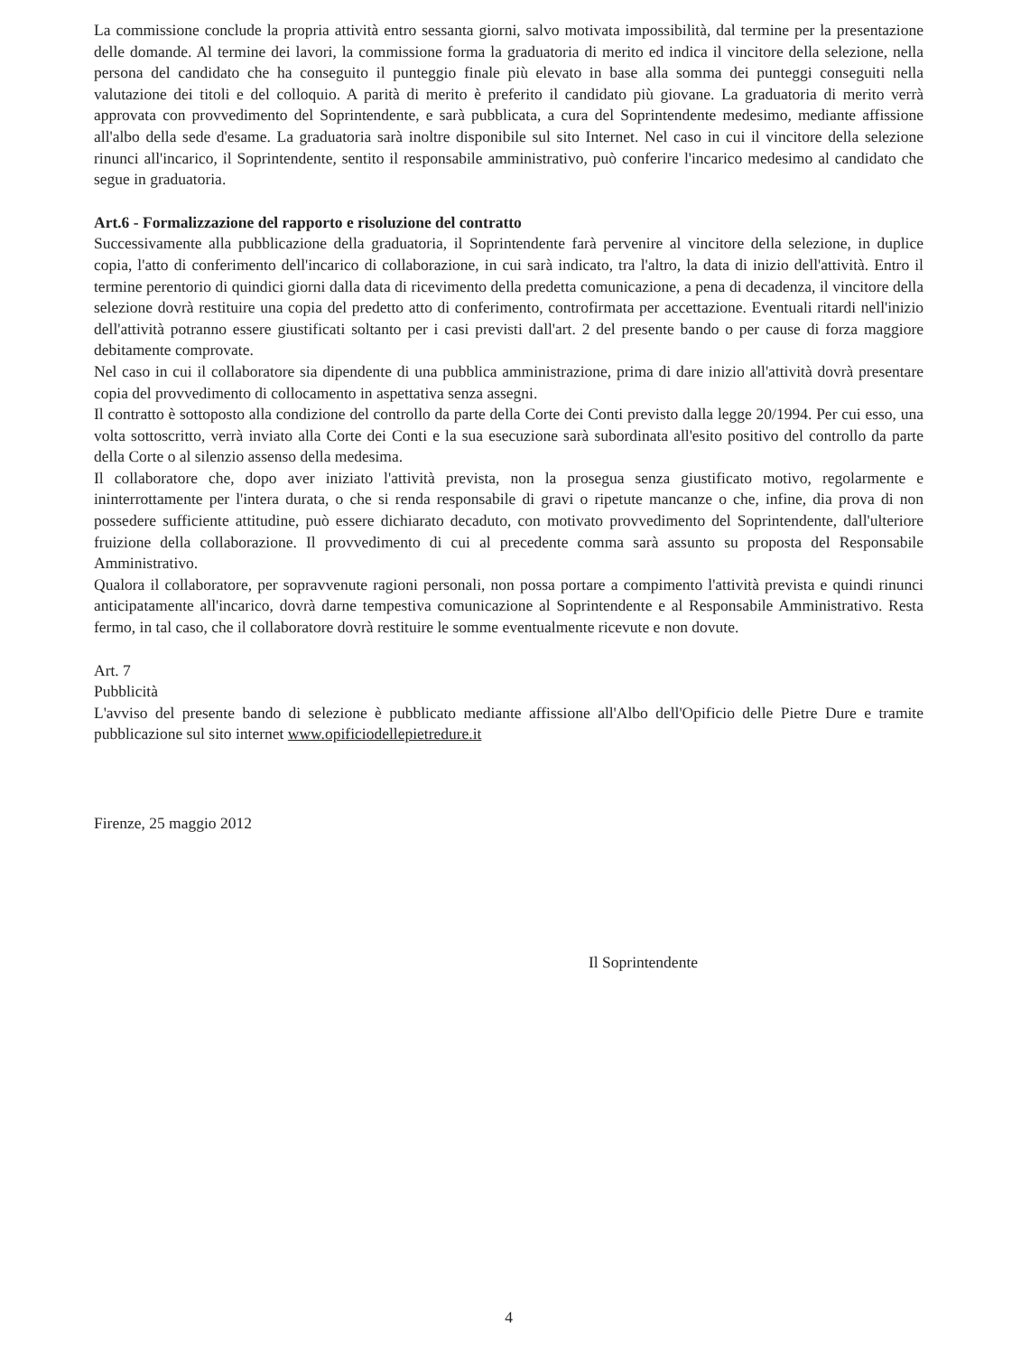La commissione conclude la propria attività entro sessanta giorni, salvo motivata impossibilità, dal termine per la presentazione delle domande. Al termine dei lavori, la commissione forma la graduatoria di merito ed indica il vincitore della selezione, nella persona del candidato che ha conseguito il punteggio finale più elevato in base alla somma dei punteggi conseguiti nella valutazione dei titoli e del colloquio. A parità di merito è preferito il candidato più giovane. La graduatoria di merito verrà approvata con provvedimento del Soprintendente, e sarà pubblicata, a cura del Soprintendente medesimo, mediante affissione all'albo della sede d'esame. La graduatoria sarà inoltre disponibile sul sito Internet. Nel caso in cui il vincitore della selezione rinunci all'incarico, il Soprintendente, sentito il responsabile amministrativo, può conferire l'incarico medesimo al candidato che segue in graduatoria.
Art.6 - Formalizzazione del rapporto e risoluzione del contratto
Successivamente alla pubblicazione della graduatoria, il Soprintendente farà pervenire al vincitore della selezione, in duplice copia, l'atto di conferimento dell'incarico di collaborazione, in cui sarà indicato, tra l'altro, la data di inizio dell'attività. Entro il termine perentorio di quindici giorni dalla data di ricevimento della predetta comunicazione, a pena di decadenza, il vincitore della selezione dovrà restituire una copia del predetto atto di conferimento, controfirmata per accettazione. Eventuali ritardi nell'inizio dell'attività potranno essere giustificati soltanto per i casi previsti dall'art. 2 del presente bando o per cause di forza maggiore debitamente comprovate.
Nel caso in cui il collaboratore sia dipendente di una pubblica amministrazione, prima di dare inizio all'attività dovrà presentare copia del provvedimento di collocamento in aspettativa senza assegni.
Il contratto è sottoposto alla condizione del controllo da parte della Corte dei Conti previsto dalla legge 20/1994. Per cui esso, una volta sottoscritto, verrà inviato alla Corte dei Conti e la sua esecuzione sarà subordinata all'esito positivo del controllo da parte della Corte o al silenzio assenso della medesima.
Il collaboratore che, dopo aver iniziato l'attività prevista, non la prosegua senza giustificato motivo, regolarmente e ininterrottamente per l'intera durata, o che si renda responsabile di gravi o ripetute mancanze o che, infine, dia prova di non possedere sufficiente attitudine, può essere dichiarato decaduto, con motivato provvedimento del Soprintendente, dall'ulteriore fruizione della collaborazione. Il provvedimento di cui al precedente comma sarà assunto su proposta del Responsabile Amministrativo.
Qualora il collaboratore, per sopravvenute ragioni personali, non possa portare a compimento l'attività prevista e quindi rinunci anticipatamente all'incarico, dovrà darne tempestiva comunicazione al Soprintendente e al Responsabile Amministrativo. Resta fermo, in tal caso, che il collaboratore dovrà restituire le somme eventualmente ricevute e non dovute.
Art. 7
Pubblicità
L'avviso del presente bando di selezione è pubblicato mediante affissione all'Albo dell'Opificio delle Pietre Dure e tramite pubblicazione sul sito internet www.opificiodellepietredure.it
Firenze, 25 maggio 2012
Il Soprintendente
4